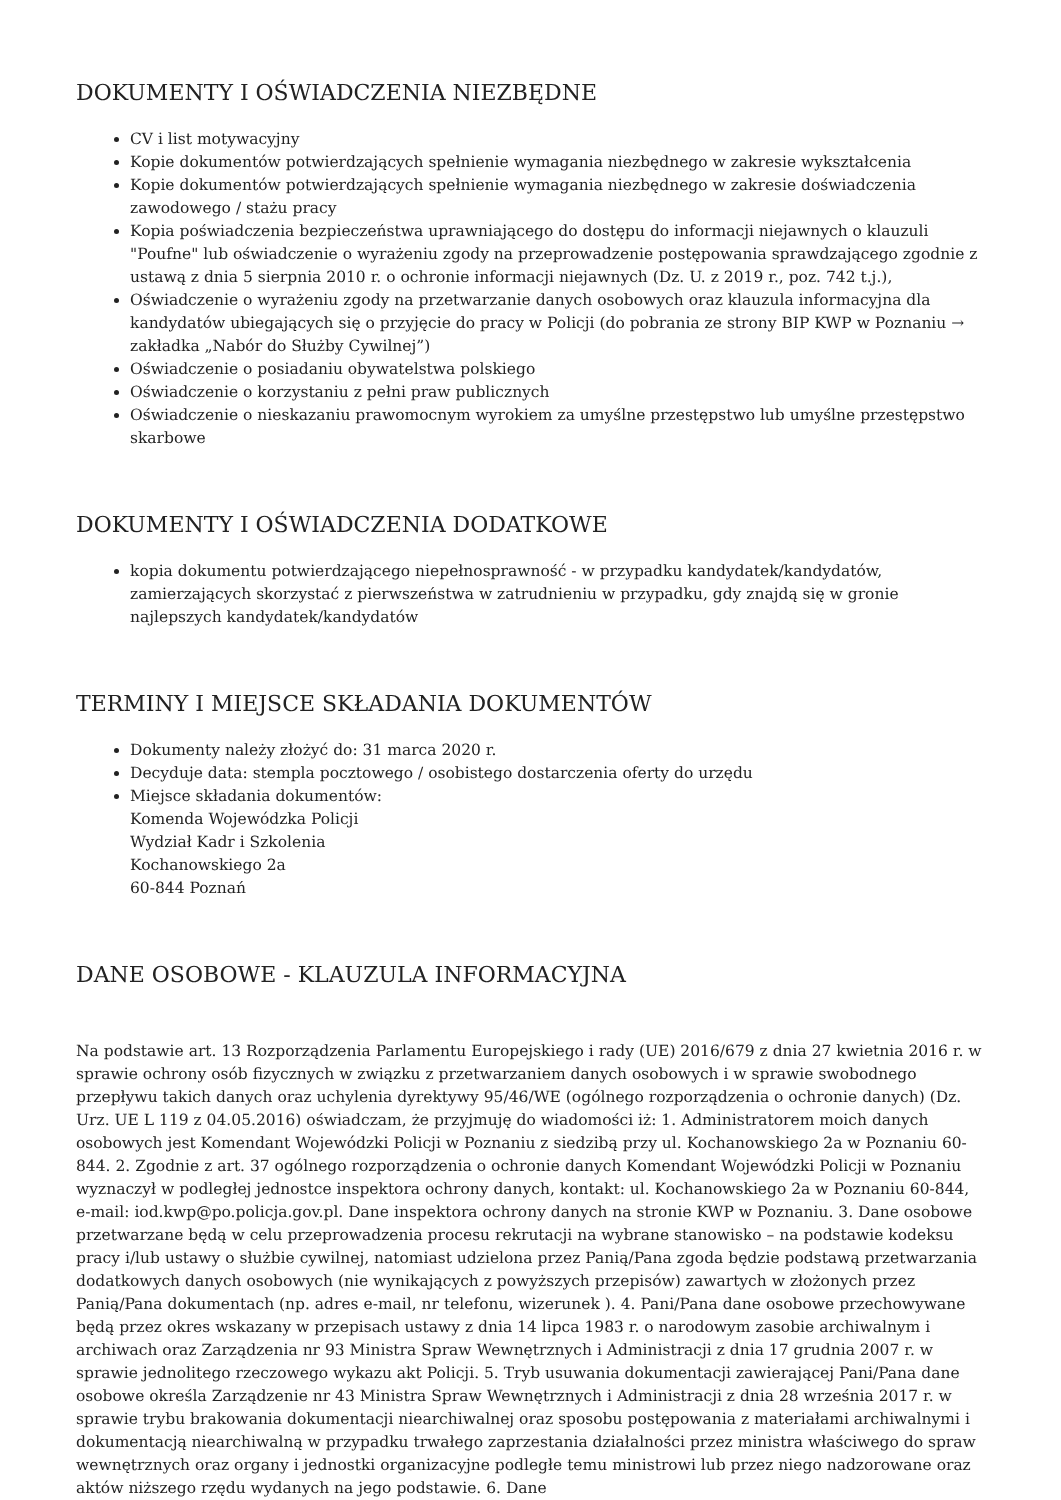DOKUMENTY I OŚWIADCZENIA NIEZBĘDNE
CV i list motywacyjny
Kopie dokumentów potwierdzających spełnienie wymagania niezbędnego w zakresie wykształcenia
Kopie dokumentów potwierdzających spełnienie wymagania niezbędnego w zakresie doświadczenia zawodowego / stażu pracy
Kopia poświadczenia bezpieczeństwa uprawniającego do dostępu do informacji niejawnych o klauzuli "Poufne" lub oświadczenie o wyrażeniu zgody na przeprowadzenie postępowania sprawdzającego zgodnie z ustawą z dnia 5 sierpnia 2010 r. o ochronie informacji niejawnych (Dz. U. z 2019 r., poz. 742 t.j.),
Oświadczenie o wyrażeniu zgody na przetwarzanie danych osobowych oraz klauzula informacyjna dla kandydatów ubiegających się o przyjęcie do pracy w Policji (do pobrania ze strony BIP KWP w Poznaniu → zakładka „Nabór do Służby Cywilnej”)
Oświadczenie o posiadaniu obywatelstwa polskiego
Oświadczenie o korzystaniu z pełni praw publicznych
Oświadczenie o nieskazaniu prawomocnym wyrokiem za umyślne przestępstwo lub umyślne przestępstwo skarbowe
DOKUMENTY I OŚWIADCZENIA DODATKOWE
kopia dokumentu potwierdzającego niepełnosprawność - w przypadku kandydatek/kandydatów, zamierzających skorzystać z pierwszeństwa w zatrudnieniu w przypadku, gdy znajdą się w gronie najlepszych kandydatek/kandydatów
TERMINY I MIEJSCE SKŁADANIA DOKUMENTÓW
Dokumenty należy złożyć do: 31 marca 2020 r.
Decyduje data: stempla pocztowego / osobistego dostarczenia oferty do urzędu
Miejsce składania dokumentów:
Komenda Wojewódzka Policji
Wydział Kadr i Szkolenia
Kochanowskiego 2a
60-844 Poznań
DANE OSOBOWE - KLAUZULA INFORMACYJNA
Na podstawie art. 13 Rozporządzenia Parlamentu Europejskiego i rady (UE) 2016/679 z dnia 27 kwietnia 2016 r. w sprawie ochrony osób fizycznych w związku z przetwarzaniem danych osobowych i w sprawie swobodnego przepływu takich danych oraz uchylenia dyrektywy 95/46/WE (ogólnego rozporządzenia o ochronie danych) (Dz. Urz. UE L 119 z 04.05.2016) oświadczam, że przyjmuję do wiadomości iż: 1. Administratorem moich danych osobowych jest Komendant Wojewódzki Policji w Poznaniu z siedzibą przy ul. Kochanowskiego 2a w Poznaniu 60-844. 2. Zgodnie z art. 37 ogólnego rozporządzenia o ochronie danych Komendant Wojewódzki Policji w Poznaniu wyznaczył w podległej jednostce inspektora ochrony danych, kontakt: ul. Kochanowskiego 2a w Poznaniu 60-844, e-mail: iod.kwp@po.policja.gov.pl. Dane inspektora ochrony danych na stronie KWP w Poznaniu. 3. Dane osobowe przetwarzane będą w celu przeprowadzenia procesu rekrutacji na wybrane stanowisko – na podstawie kodeksu pracy i/lub ustawy o służbie cywilnej, natomiast udzielona przez Panią/Pana zgoda będzie podstawą przetwarzania dodatkowych danych osobowych (nie wynikających z powyższych przepisów) zawartych w złożonych przez Panią/Pana dokumentach (np. adres e-mail, nr telefonu, wizerunek ). 4. Pani/Pana dane osobowe przechowywane będą przez okres wskazany w przepisach ustawy z dnia 14 lipca 1983 r. o narodowym zasobie archiwalnym i archiwach oraz Zarządzenia nr 93 Ministra Spraw Wewnętrznych i Administracji z dnia 17 grudnia 2007 r. w sprawie jednolitego rzeczowego wykazu akt Policji. 5. Tryb usuwania dokumentacji zawierającej Pani/Pana dane osobowe określa Zarządzenie nr 43 Ministra Spraw Wewnętrznych i Administracji z dnia 28 września 2017 r. w sprawie trybu brakowania dokumentacji niearchiwalnej oraz sposobu postępowania z materiałami archiwalnymi i dokumentacją niearchiwalną w przypadku trwałego zaprzestania działalności przez ministra właściwego do spraw wewnętrznych oraz organy i jednostki organizacyjne podległe temu ministrowi lub przez niego nadzorowane oraz aktów niższego rzędu wydanych na jego podstawie. 6. Dane